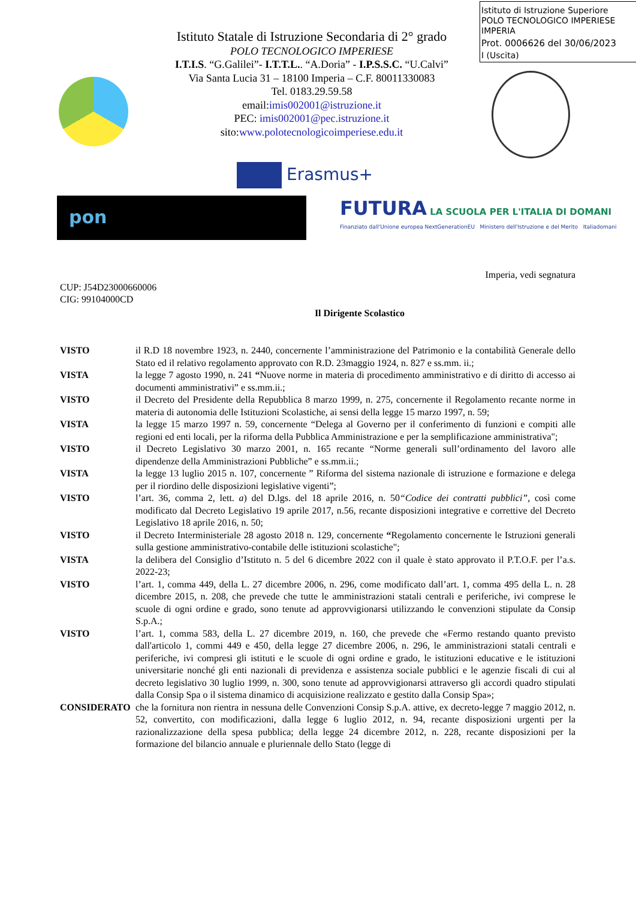Istituto di Istruzione Superiore
POLO TECNOLOGICO IMPERIESE
IMPERIA
Prot. 0006626 del 30/06/2023
I (Uscita)
Istituto Statale di Istruzione Secondaria di 2° grado
POLO TECNOLOGICO IMPERIESE
I.T.I.S. “G.Galilei”- I.T.T.L.. “A.Doria” - I.P.S.S.C. “U.Calvi”
Via Santa Lucia 31 – 18100 Imperia – C.F. 80011330083
Tel. 0183.29.59.58
email:imis002001@istruzione.it
PEC: imis002001@pec.istruzione.it
sito:www.polotecnologicoimperiese.edu.it
Erasmus+
pon
FUTURA LA SCUOLA PER L'ITALIA DI DOMANI
Finanziato dall'Unione europea NextGenerationEU Ministero dell'Istruzione e del Merito Italiadomani
Imperia, vedi segnatura
CUP: J54D23000660006
CIG: 99104000CD
Il Dirigente Scolastico
VISTO il R.D 18 novembre 1923, n. 2440, concernente l’amministrazione del Patrimonio e la contabilità Generale dello Stato ed il relativo regolamento approvato con R.D. 23maggio 1924, n. 827 e ss.mm. ii.;
VISTA la legge 7 agosto 1990, n. 241 “Nuove norme in materia di procedimento amministrativo e di diritto di accesso ai documenti amministrativi” e ss.mm.ii.;
VISTO il Decreto del Presidente della Repubblica 8 marzo 1999, n. 275, concernente il Regolamento recante norme in materia di autonomia delle Istituzioni Scolastiche, ai sensi della legge 15 marzo 1997, n. 59;
VISTA la legge 15 marzo 1997 n. 59, concernente “Delega al Governo per il conferimento di funzioni e compiti alle regioni ed enti locali, per la riforma della Pubblica Amministrazione e per la semplificazione amministrativa";
VISTO il Decreto Legislativo 30 marzo 2001, n. 165 recante “Norme generali sull’ordinamento del lavoro alle dipendenze della Amministrazioni Pubbliche” e ss.mm.ii.;
VISTA la legge 13 luglio 2015 n. 107, concernente ” Riforma del sistema nazionale di istruzione e formazione e delega per il riordino delle disposizioni legislative vigenti”;
VISTO l’art. 36, comma 2, lett. a) del D.lgs. del 18 aprile 2016, n. 50“Codice dei contratti pubblici”, così come modificato dal Decreto Legislativo 19 aprile 2017, n.56, recante disposizioni integrative e correttive del Decreto Legislativo 18 aprile 2016, n. 50;
VISTO il Decreto Interministeriale 28 agosto 2018 n. 129, concernente “Regolamento concernente le Istruzioni generali sulla gestione amministrativo-contabile delle istituzioni scolastiche";
VISTA la delibera del Consiglio d’Istituto n. 5 del 6 dicembre 2022 con il quale è stato approvato il P.T.O.F. per l’a.s. 2022-23;
VISTO l’art. 1, comma 449, della L. 27 dicembre 2006, n. 296, come modificato dall’art. 1, comma 495 della L. n. 28 dicembre 2015, n. 208, che prevede che tutte le amministrazioni statali centrali e periferiche, ivi comprese le scuole di ogni ordine e grado, sono tenute ad approvvigionarsi utilizzando le convenzioni stipulate da Consip S.p.A.;
VISTO l’art. 1, comma 583, della L. 27 dicembre 2019, n. 160, che prevede che «Fermo restando quanto previsto dall'articolo 1, commi 449 e 450, della legge 27 dicembre 2006, n. 296, le amministrazioni statali centrali e periferiche, ivi compresi gli istituti e le scuole di ogni ordine e grado, le istituzioni educative e le istituzioni universitarie nonché gli enti nazionali di previdenza e assistenza sociale pubblici e le agenzie fiscali di cui al decreto legislativo 30 luglio 1999, n. 300, sono tenute ad approvvigionarsi attraverso gli accordi quadro stipulati dalla Consip Spa o il sistema dinamico di acquisizione realizzato e gestito dalla Consip Spa»;
CONSIDERATO che la fornitura non rientra in nessuna delle Convenzioni Consip S.p.A. attive, ex decreto-legge 7 maggio 2012, n. 52, convertito, con modificazioni, dalla legge 6 luglio 2012, n. 94, recante disposizioni urgenti per la razionalizzazione della spesa pubblica; della legge 24 dicembre 2012, n. 228, recante disposizioni per la formazione del bilancio annuale e pluriennale dello Stato (legge di